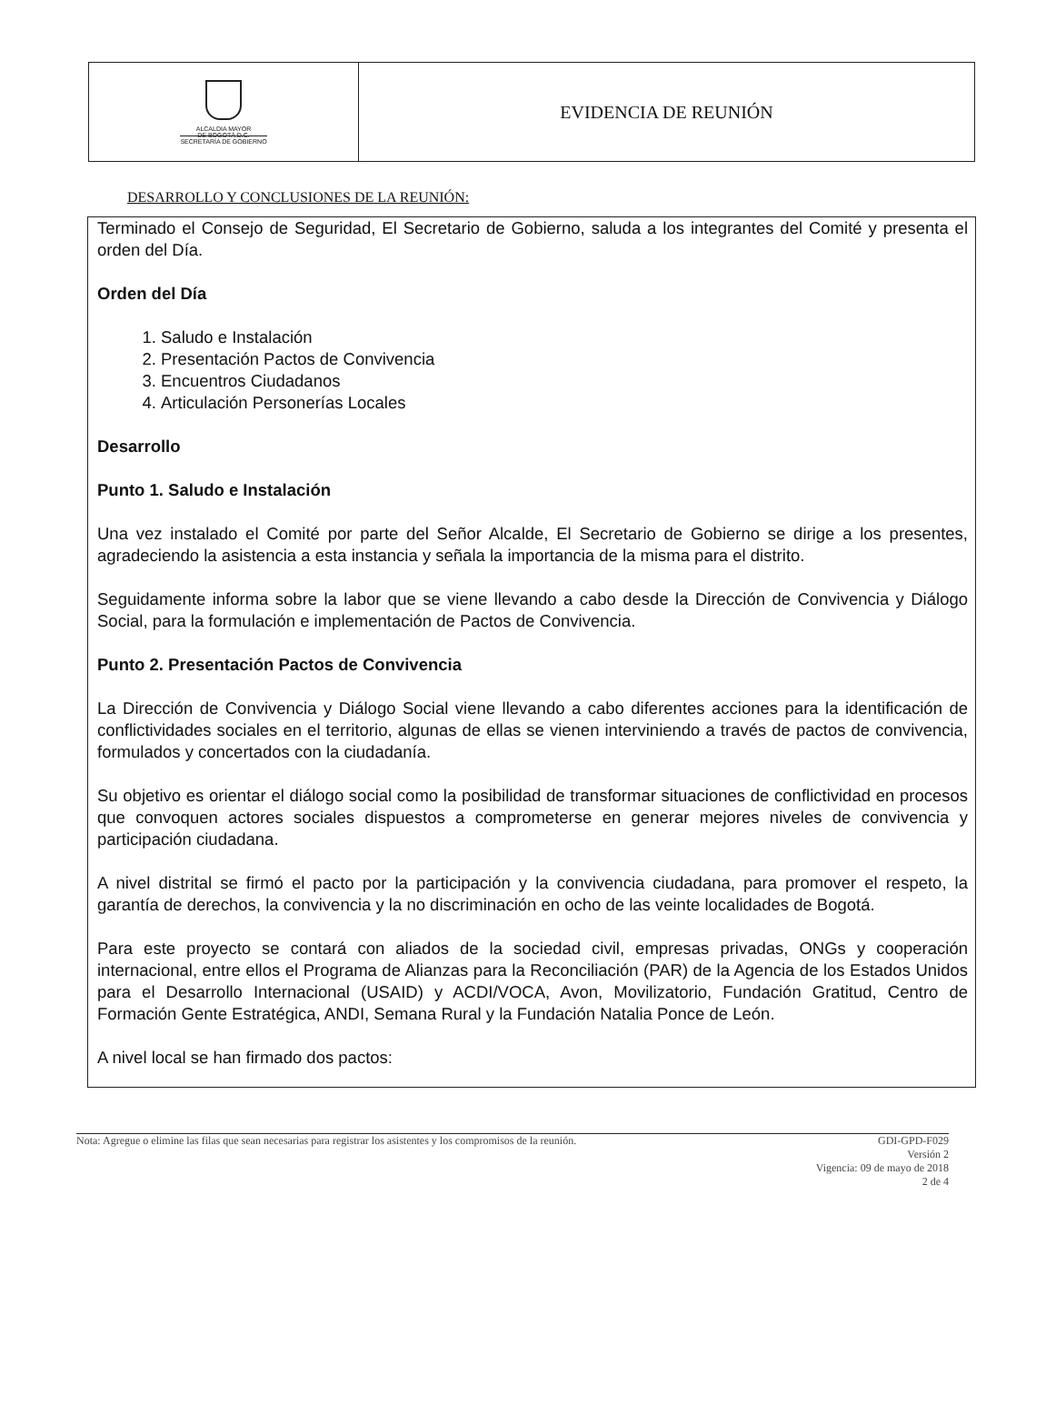| ALCALDIA MAYOR DE BOGOTÁ D.C. SECRETARÍA DE GOBIERNO | EVIDENCIA DE REUNIÓN |
DESARROLLO Y CONCLUSIONES DE LA REUNIÓN:
Terminado el Consejo de Seguridad, El Secretario de Gobierno, saluda a los integrantes del Comité y presenta el orden del Día.
Orden del Día
1. Saludo e Instalación
2. Presentación Pactos de Convivencia
3. Encuentros Ciudadanos
4. Articulación Personerías Locales
Desarrollo
Punto 1. Saludo e Instalación
Una vez instalado el Comité por parte del Señor Alcalde, El Secretario de Gobierno se dirige a los presentes, agradeciendo la asistencia a esta instancia y señala la importancia de la misma para el distrito.
Seguidamente informa sobre la labor que se viene llevando a cabo desde la Dirección de Convivencia y Diálogo Social, para la formulación e implementación de Pactos de Convivencia.
Punto 2. Presentación Pactos de Convivencia
La Dirección de Convivencia y Diálogo Social viene llevando a cabo diferentes acciones para la identificación de conflictividades sociales en el territorio, algunas de ellas se vienen interviniendo a través de pactos de convivencia, formulados y concertados con la ciudadanía.
Su objetivo es orientar el diálogo social como la posibilidad de transformar situaciones de conflictividad en procesos que convoquen actores sociales dispuestos a comprometerse en generar mejores niveles de convivencia y participación ciudadana.
A nivel distrital se firmó el pacto por la participación y la convivencia ciudadana, para promover el respeto, la garantía de derechos, la convivencia y la no discriminación en ocho de las veinte localidades de Bogotá.
Para este proyecto se contará con aliados de la sociedad civil, empresas privadas, ONGs y cooperación internacional, entre ellos el Programa de Alianzas para la Reconciliación (PAR) de la Agencia de los Estados Unidos para el Desarrollo Internacional (USAID) y ACDI/VOCA, Avon, Movilizatorio, Fundación Gratitud, Centro de Formación Gente Estratégica, ANDI, Semana Rural y la Fundación Natalia Ponce de León.
A nivel local se han firmado dos pactos:
Nota: Agregue o elimine las filas que sean necesarias para registrar los asistentes y los compromisos de la reunión.
GDI-GPD-F029
Versión 2
Vigencia: 09 de mayo de 2018
2 de 4